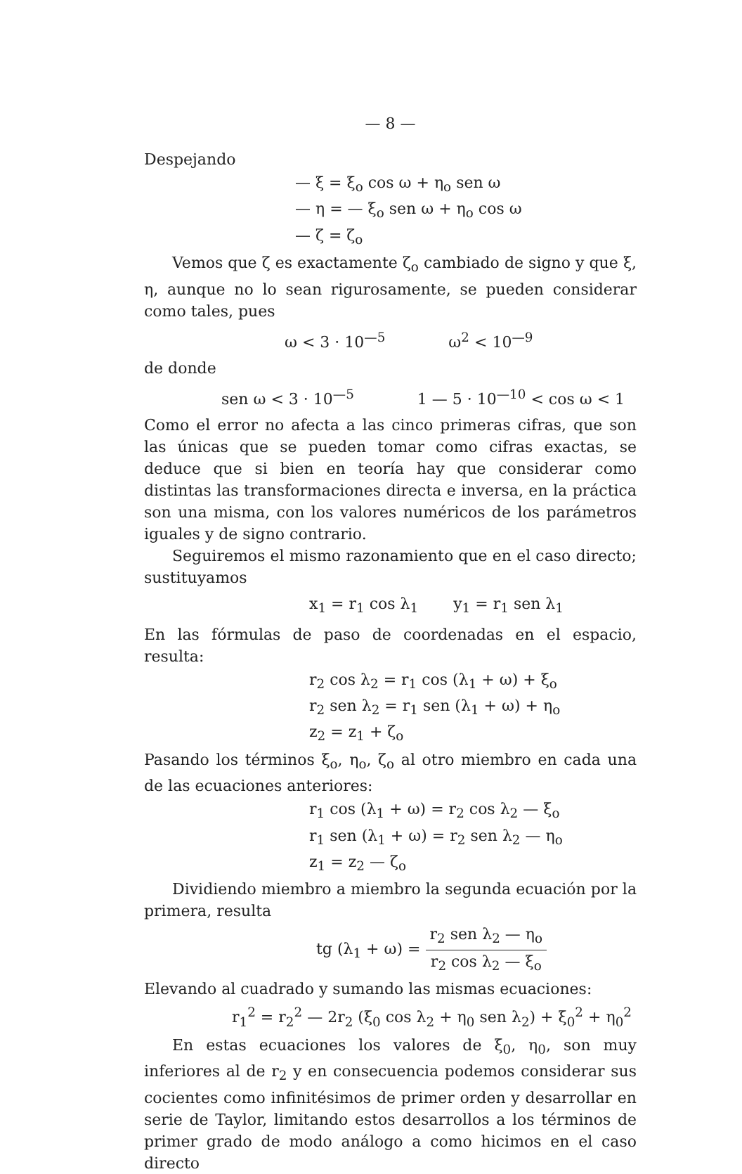— 8 —
Despejando
— ξ = ξ<sub>o</sub> cos ω + η<sub>o</sub> sen ω
— η = — ξ<sub>o</sub> sen ω + η<sub>o</sub> cos ω
— ζ = ζ<sub>o</sub>
Vemos que ζ es exactamente ζ<sub>o</sub> cambiado de signo y que ξ, η, aunque no lo sean rigurosamente, se pueden considerar como tales, pues
ω < 3 · 10<sup>—5</sup> ω<sup>2</sup> < 10<sup>—9</sup>
de donde
sen ω < 3 · 10<sup>—5</sup> 1 — 5 · 10<sup>—10</sup> < cos ω < 1
Como el error no afecta a las cinco primeras cifras, que son las únicas que se pueden tomar como cifras exactas, se deduce que si bien en teoría hay que considerar como distintas las transformaciones directa e inversa, en la práctica son una misma, con los valores numéricos de los parámetros iguales y de signo contrario.
Seguiremos el mismo razonamiento que en el caso directo; sustituyamos
x<sub>1</sub> = r<sub>1</sub> cos λ<sub>1</sub> y<sub>1</sub> = r<sub>1</sub> sen λ<sub>1</sub>
En las fórmulas de paso de coordenadas en el espacio, resulta:
r<sub>2</sub> cos λ<sub>2</sub> = r<sub>1</sub> cos (λ<sub>1</sub> + ω) + ξ<sub>o</sub>
r<sub>2</sub> sen λ<sub>2</sub> = r<sub>1</sub> sen (λ<sub>1</sub> + ω) + η<sub>o</sub>
z<sub>2</sub> = z<sub>1</sub> + ζ<sub>o</sub>
Pasando los términos ξ<sub>o</sub>, η<sub>o</sub>, ζ<sub>o</sub> al otro miembro en cada una de las ecuaciones anteriores:
r<sub>1</sub> cos (λ<sub>1</sub> + ω) = r<sub>2</sub> cos λ<sub>2</sub> — ξ<sub>o</sub>
r<sub>1</sub> sen (λ<sub>1</sub> + ω) = r<sub>2</sub> sen λ<sub>2</sub> — η<sub>o</sub>
z<sub>1</sub> = z<sub>2</sub> — ζ<sub>o</sub>
Dividiendo miembro a miembro la segunda ecuación por la primera, resulta
tg (λ<sub>1</sub> + ω) = r<sub>2</sub> sen λ<sub>2</sub> — η<sub>o</sub> r<sub>2</sub> cos λ<sub>2</sub> — ξ<sub>o</sub>
Elevando al cuadrado y sumando las mismas ecuaciones:
r<sub>1</sub><sup>2</sup> = r<sub>2</sub><sup>2</sup> — 2r<sub>2</sub> (ξ<sub>0</sub> cos λ<sub>2</sub> + η<sub>0</sub> sen λ<sub>2</sub>) + ξ<sub>0</sub><sup>2</sup> + η<sub>0</sub><sup>2</sup>
En estas ecuaciones los valores de ξ<sub>0</sub>, η<sub>0</sub>, son muy inferiores al de r<sub>2</sub> y en consecuencia podemos considerar sus cocientes como infinitésimos de primer orden y desarrollar en serie de Taylor, limitando estos desarrollos a los términos de primer grado de modo análogo a como hicimos en el caso directo